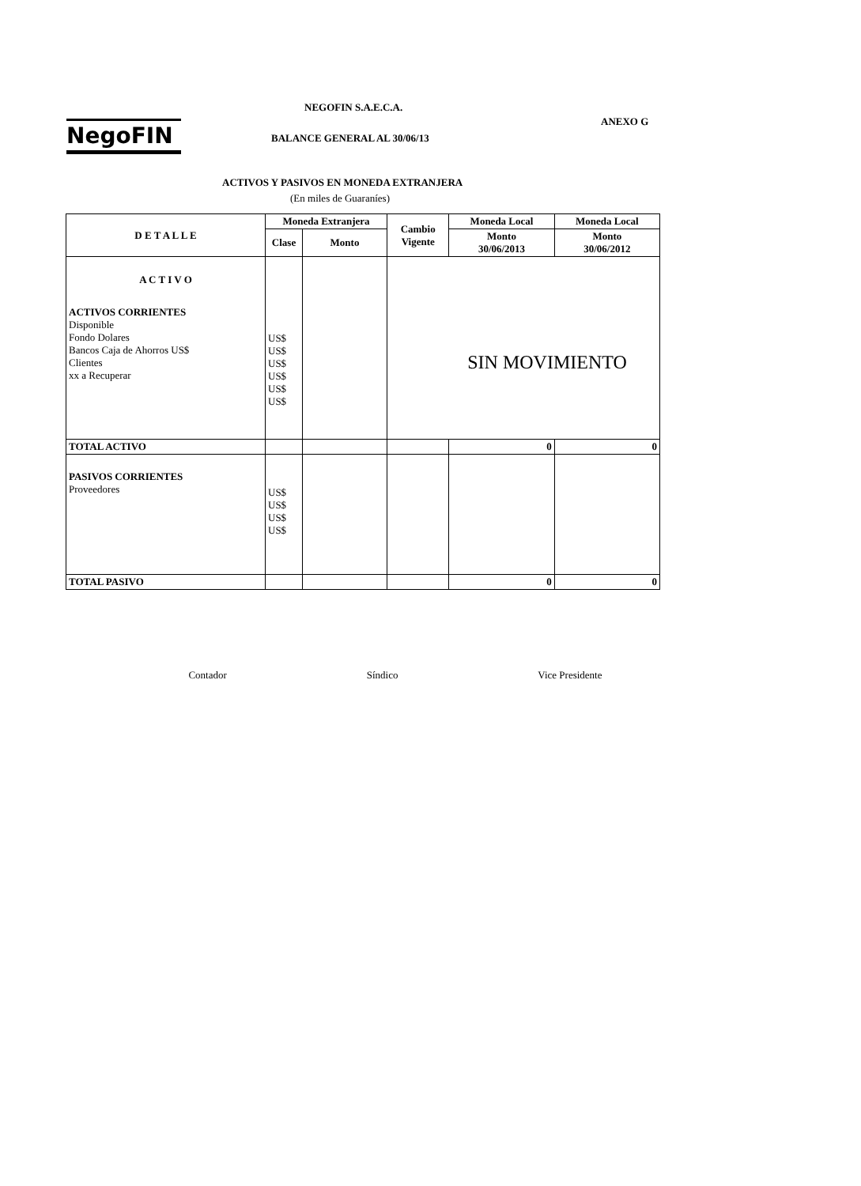NegoFIN
NEGOFIN S.A.E.C.A.
ANEXO G
BALANCE GENERAL AL 30/06/13
ACTIVOS Y PASIVOS EN MONEDA EXTRANJERA
(En miles de Guaraníes)
| D E T A L L E | Moneda Extranjera | | Cambio Vigente | Moneda Local | Moneda Local |
| --- | --- | --- | --- | --- | --- |
| | Clase | Monto | | Monto 30/06/2013 | Monto 30/06/2012 |
| A C T I V O ACTIVOS CORRIENTES Disponible Fondo Dolares Bancos Caja de Ahorros US$ Clientes xx a Recuperar | US$ US$ US$ US$ US$ US$ | | SIN MOVIMIENTO | | |
| TOTAL ACTIVO | | | | 0 | 0 |
| PASIVOS CORRIENTES Proveedores | US$ US$ US$ US$ | | | | |
| TOTAL PASIVO | | | | 0 | 0 |
Contador Síndico Vice Presidente